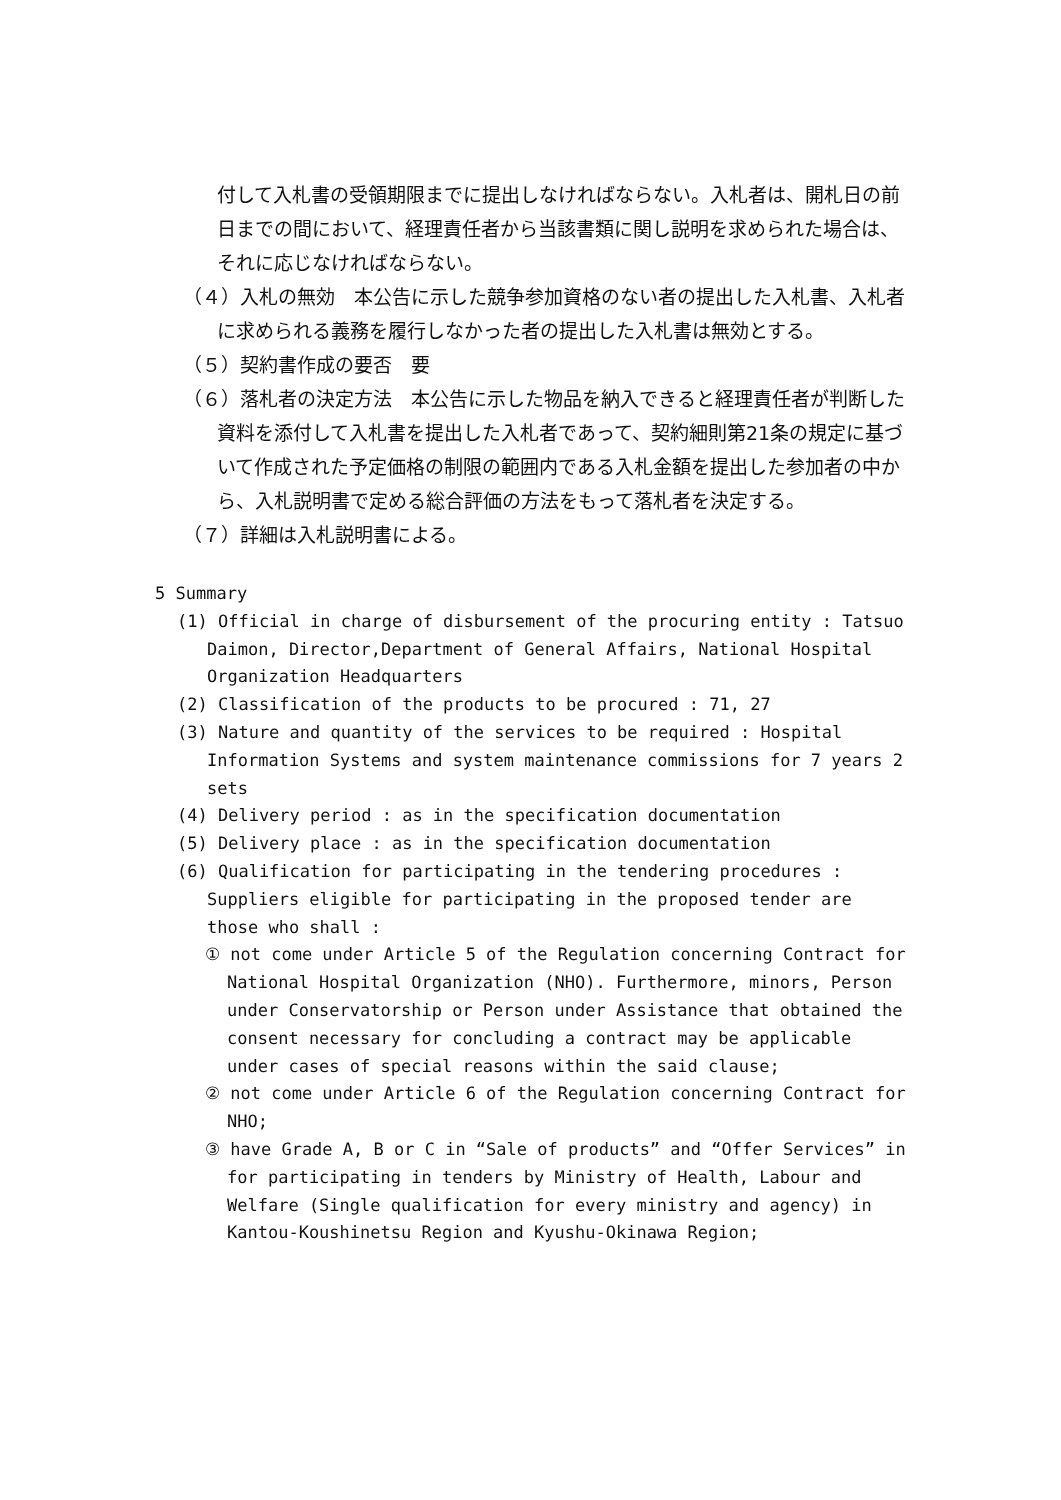付して入札書の受領期限までに提出しなければならない。入札者は、開札日の前日までの間において、経理責任者から当該書類に関し説明を求められた場合は、それに応じなければならない。
（４）入札の無効　本公告に示した競争参加資格のない者の提出した入札書、入札者に求められる義務を履行しなかった者の提出した入札書は無効とする。
（５）契約書作成の要否　要
（６）落札者の決定方法　本公告に示した物品を納入できると経理責任者が判断した資料を添付して入札書を提出した入札者であって、契約細則第21条の規定に基づいて作成された予定価格の制限の範囲内である入札金額を提出した参加者の中から、入札説明書で定める総合評価の方法をもって落札者を決定する。
（７）詳細は入札説明書による。
5 Summary
(1) Official in charge of disbursement of the procuring entity : Tatsuo Daimon, Director,Department of General Affairs, National Hospital Organization Headquarters
(2) Classification of the products to be procured : 71, 27
(3) Nature and quantity of the services to be required : Hospital Information Systems and system maintenance commissions for 7 years 2 sets
(4) Delivery period : as in the specification documentation
(5) Delivery place : as in the specification documentation
(6) Qualification for participating in the tendering procedures : Suppliers eligible for participating in the proposed tender are those who shall :
① not come under Article 5 of the Regulation concerning Contract for National Hospital Organization (NHO). Furthermore, minors, Person under Conservatorship or Person under Assistance that obtained the consent necessary for concluding a contract may be applicable under cases of special reasons within the said clause;
② not come under Article 6 of the Regulation concerning Contract for NHO;
③ have Grade A, B or C in “Sale of products” and “Offer Services” in for participating in tenders by Ministry of Health, Labour and Welfare (Single qualification for every ministry and agency) in Kantou-Koushinetsu Region and Kyushu-Okinawa Region;